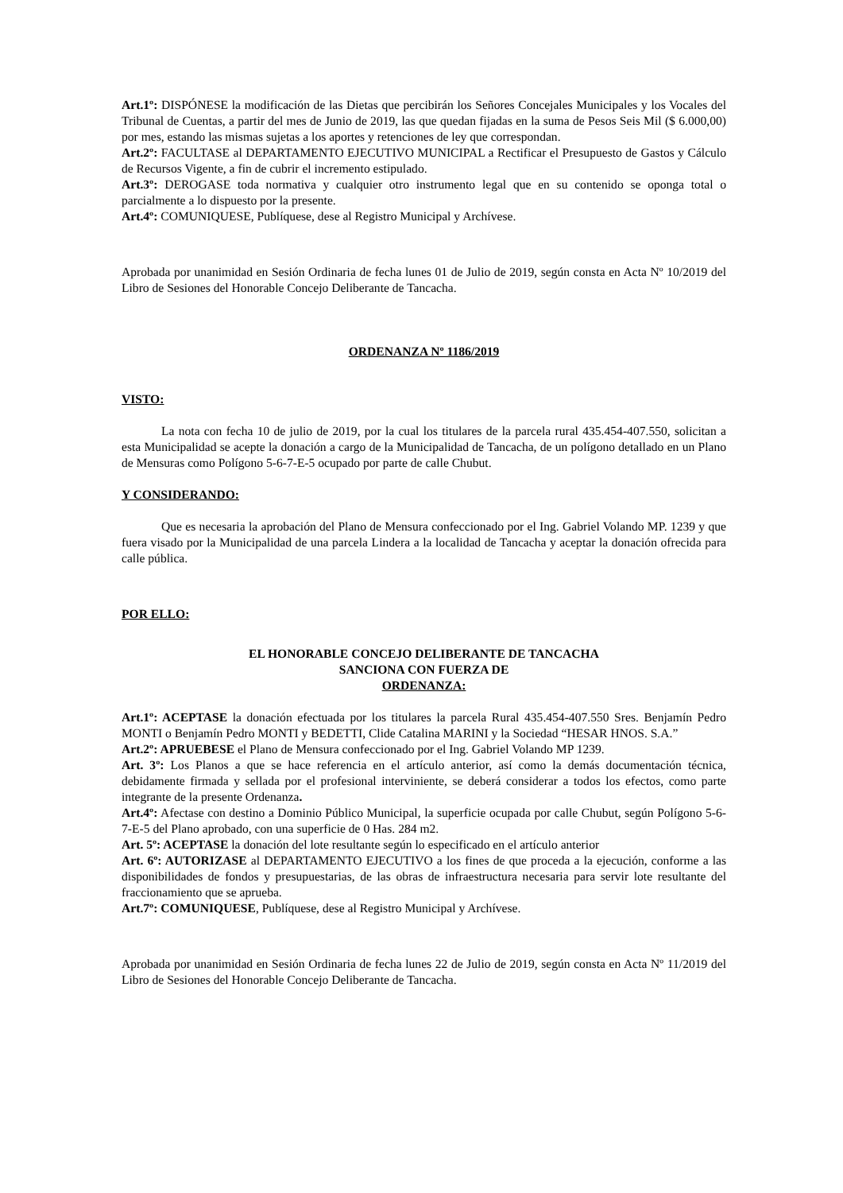Art.1º: DISPÓNESE la modificación de las Dietas que percibirán los Señores Concejales Municipales y los Vocales del Tribunal de Cuentas, a partir del mes de Junio de 2019, las que quedan fijadas en la suma de Pesos Seis Mil ($ 6.000,00) por mes, estando las mismas sujetas a los aportes y retenciones de ley que correspondan.
Art.2º: FACULTASE al DEPARTAMENTO EJECUTIVO MUNICIPAL a Rectificar el Presupuesto de Gastos y Cálculo de Recursos Vigente, a fin de cubrir el incremento estipulado.
Art.3º: DEROGASE toda normativa y cualquier otro instrumento legal que en su contenido se oponga total o parcialmente a lo dispuesto por la presente.
Art.4º: COMUNIQUESE, Publíquese, dese al Registro Municipal y Archívese.
Aprobada por unanimidad en Sesión Ordinaria de fecha lunes 01 de Julio de 2019, según consta en Acta Nº 10/2019 del Libro de Sesiones del Honorable Concejo Deliberante de Tancacha.
ORDENANZA Nº 1186/2019
VISTO:
La nota con fecha 10 de julio de 2019, por la cual los titulares de la parcela rural 435.454-407.550, solicitan a esta Municipalidad se acepte la donación a cargo de la Municipalidad de Tancacha, de un polígono detallado en un Plano de Mensuras como Polígono 5-6-7-E-5 ocupado por parte de calle Chubut.
Y CONSIDERANDO:
Que es necesaria la aprobación del Plano de Mensura confeccionado por el Ing. Gabriel Volando MP. 1239 y que fuera visado por la Municipalidad de una parcela Lindera a la localidad de Tancacha y aceptar la donación ofrecida para calle pública.
POR ELLO:
EL HONORABLE CONCEJO DELIBERANTE DE TANCACHA
SANCIONA CON FUERZA DE
ORDENANZA:
Art.1º: ACEPTASE la donación efectuada por los titulares la parcela Rural 435.454-407.550 Sres. Benjamín Pedro MONTI o Benjamín Pedro MONTI y BEDETTI, Clide Catalina MARINI y la Sociedad “HESAR HNOS. S.A.”
Art.2º: APRUEBESE el Plano de Mensura confeccionado por el Ing. Gabriel Volando MP 1239.
Art. 3º: Los Planos a que se hace referencia en el artículo anterior, así como la demás documentación técnica, debidamente firmada y sellada por el profesional interviniente, se deberá considerar a todos los efectos, como parte integrante de la presente Ordenanza.
Art.4º: Afectase con destino a Dominio Público Municipal, la superficie ocupada por calle Chubut, según Polígono 5-6-7-E-5 del Plano aprobado, con una superficie de 0 Has. 284 m2.
Art. 5º: ACEPTASE la donación del lote resultante según lo especificado en el artículo anterior
Art. 6º: AUTORIZASE al DEPARTAMENTO EJECUTIVO a los fines de que proceda a la ejecución, conforme a las disponibilidades de fondos y presupuestarias, de las obras de infraestructura necesaria para servir lote resultante del fraccionamiento que se aprueba.
Art.7º: COMUNIQUESE, Publíquese, dese al Registro Municipal y Archívese.
Aprobada por unanimidad en Sesión Ordinaria de fecha lunes 22 de Julio de 2019, según consta en Acta Nº 11/2019 del Libro de Sesiones del Honorable Concejo Deliberante de Tancacha.